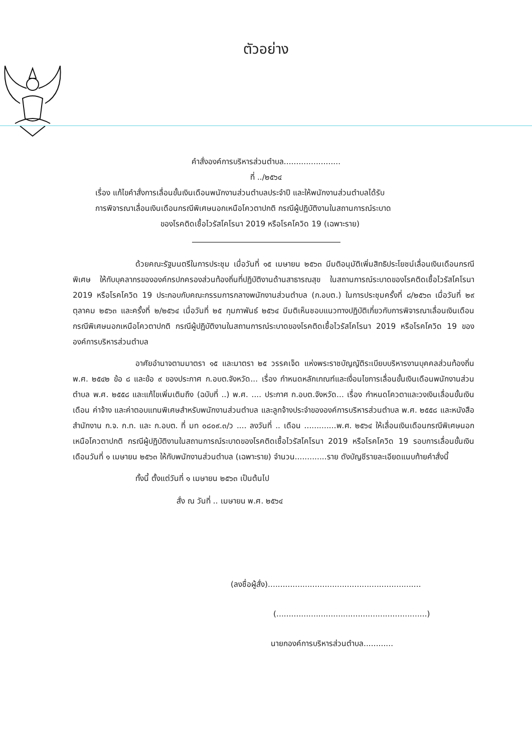ตัวอย่าง
คำสั่งองค์การบริหารส่วนตำบล.......................
ที่ ../๒๕๖๔
เรื่อง แก้ไขคำสั่งการเลื่อนขั้นเงินเดือนพนักงานส่วนตำบลประจำปี และให้พนักงานส่วนตำบลได้รับ
การพิจารณาเลื่อนเงินเดือนกรณีพิเศษนอกเหนือโควตาปกติ กรณีผู้ปฏิบัติงานในสถานการณ์ระบาด
ของโรคติดเชื้อไวรัสโคโรนา 2019 หรือโรคโควิด 19 (เฉพาะราย)
ด้วยคณะรัฐมนตรีในการประชุม เมื่อวันที่ ๑๕ เมษายน ๒๕๖๓ มีมติอนุมัติเพิ่มสิทธิประโยชน์เลื่อนเงินเดือนกรณีพิเศษ ให้กับบุคลากรขององค์กรปกครองส่วนท้องถิ่นที่ปฏิบัติงานด้านสาธารณสุข ในสถานการณ์ระบาดของโรคติดเชื้อไวรัสโคโรนา 2019 หรือโรคโควิด 19 ประกอบกับคณะกรรมการกลางพนักงานส่วนตำบล (ก.อบต.) ในการประชุมครั้งที่ ๘/๒๕๖๓ เมื่อวันที่ ๒๙ ตุลาคม ๒๕๖๓ และครั้งที่ ๒/๒๕๖๔ เมื่อวันที่ ๒๕ กุมภาพันธ์ ๒๕๖๔ มีมติเห็นชอบแนวทางปฏิบัติเกี่ยวกับการพิจารณาเลื่อนเงินเดือนกรณีพิเศษนอกเหนือโควตาปกติ กรณีผู้ปฏิบัติงานในสถานการณ์ระบาดของโรคติดเชื้อไวรัสโคโรนา 2019 หรือโรคโควิด 19 ขององค์การบริหารส่วนตำบล
อาศัยอำนาจตามมาตรา ๑๕ และมาตรา ๒๕ วรรคเจ็ด แห่งพระราชบัญญัติระเบียบบริหารงานบุคคลส่วนท้องถิ่น พ.ศ. ๒๕๔๒ ข้อ ๘ และข้อ ๙ ของประกาศ ก.อบต.จังหวัด... เรื่อง กำหนดหลักเกณฑ์และเงื่อนไขการเลื่อนขั้นเงินเดือนพนักงานส่วนตำบล พ.ศ. ๒๕๕๘ และแก้ไขเพิ่มเติมถึง (ฉบับที่ ..) พ.ศ. .... ประกาศ ก.อบต.จังหวัด... เรื่อง กำหนดโควตาและวงเงินเลื่อนขั้นเงินเดือน ค่าจ้าง และค่าตอบแทนพิเศษสำหรับพนักงานส่วนตำบล และลูกจ้างประจำขององค์การบริหารส่วนตำบล พ.ศ. ๒๕๕๘ และหนังสือสำนักงาน ก.จ. ก.ท. และ ก.อบต. ที่ มท ๐๘๐๙.๓/ว .... ลงวันที่ .. เดือน .............พ.ศ. ๒๕๖๔ ให้เลื่อนเงินเดือนกรณีพิเศษนอกเหนือโควตาปกติ กรณีผู้ปฏิบัติงานในสถานการณ์ระบาดของโรคติดเชื้อไวรัสโคโรนา 2019 หรือโรคโควิด 19 รอบการเลื่อนขั้นเงินเดือนวันที่ ๑ เมษายน ๒๕๖๓ ให้กับพนักงานส่วนตำบล (เฉพาะราย) จำนวน.............ราย ดังบัญชีรายละเอียดแนบท้ายคำสั่งนี้
ทั้งนี้ ตั้งแต่วันที่ ๑ เมษายน ๒๕๖๓ เป็นต้นไป
สั่ง ณ วันที่ .. เมษายน พ.ศ. ๒๕๖๔
(ลงชื่อผู้สั่ง)..............................................................
(.............................................................)
นายกองค์การบริหารส่วนตำบล............